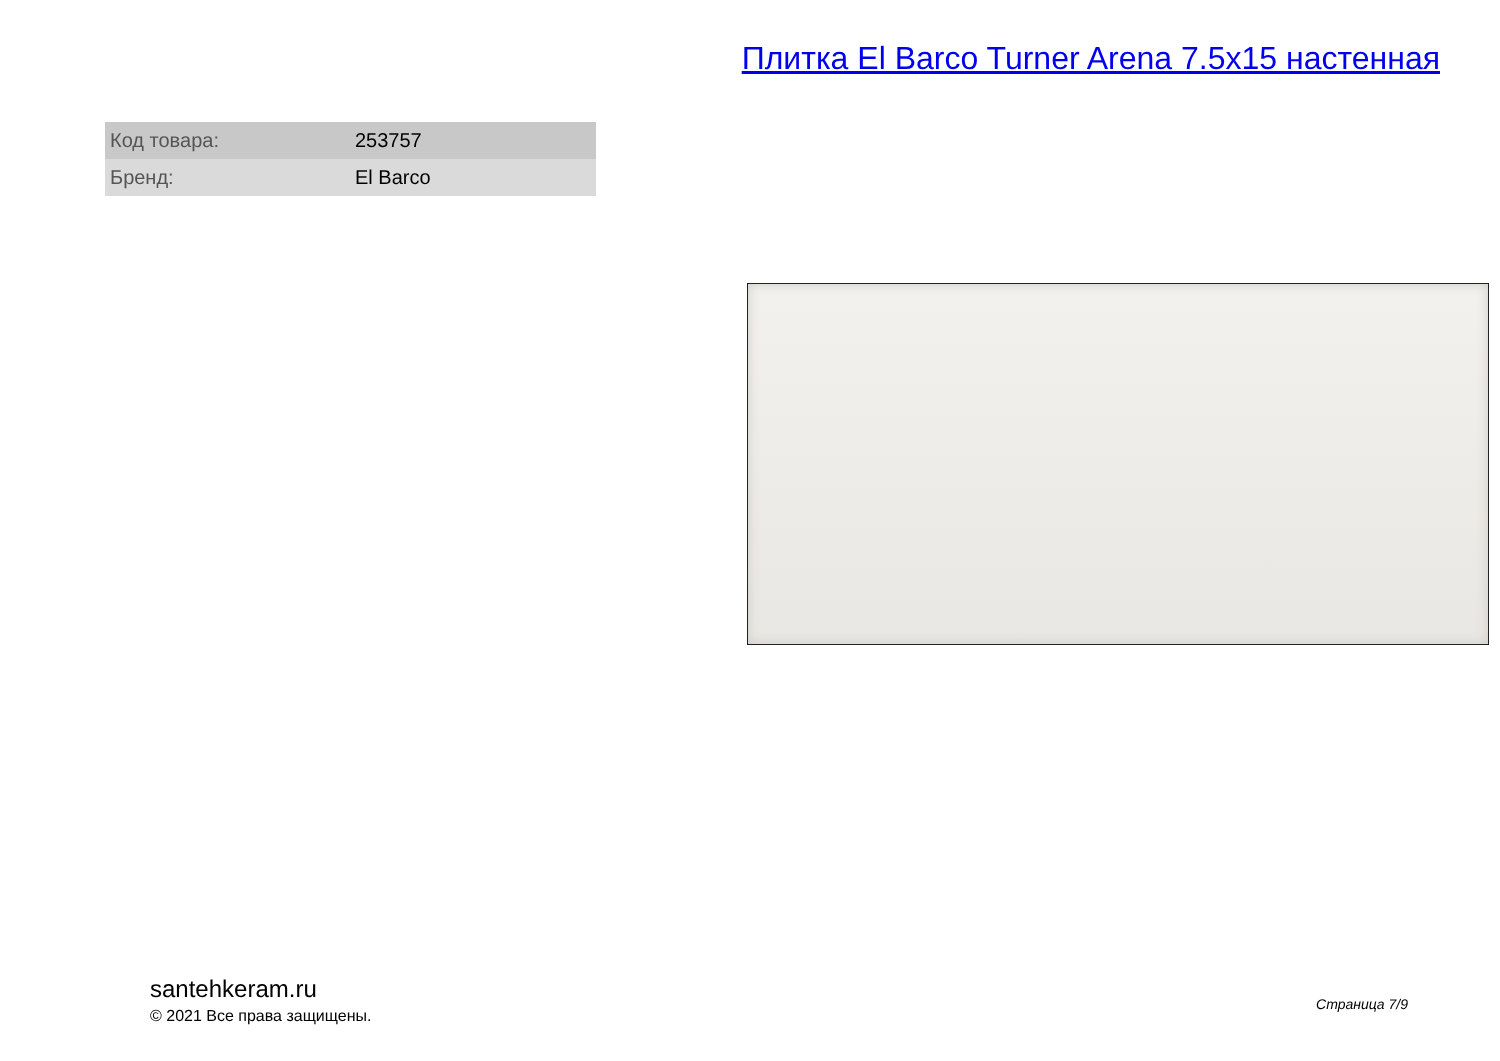Плитка El Barco Turner Arena 7.5x15 настенная
| Код товара: | 253757 |
| Бренд: | El Barco |
santehkeram.ru
© 2021 Все права защищены.
Страница 7/9